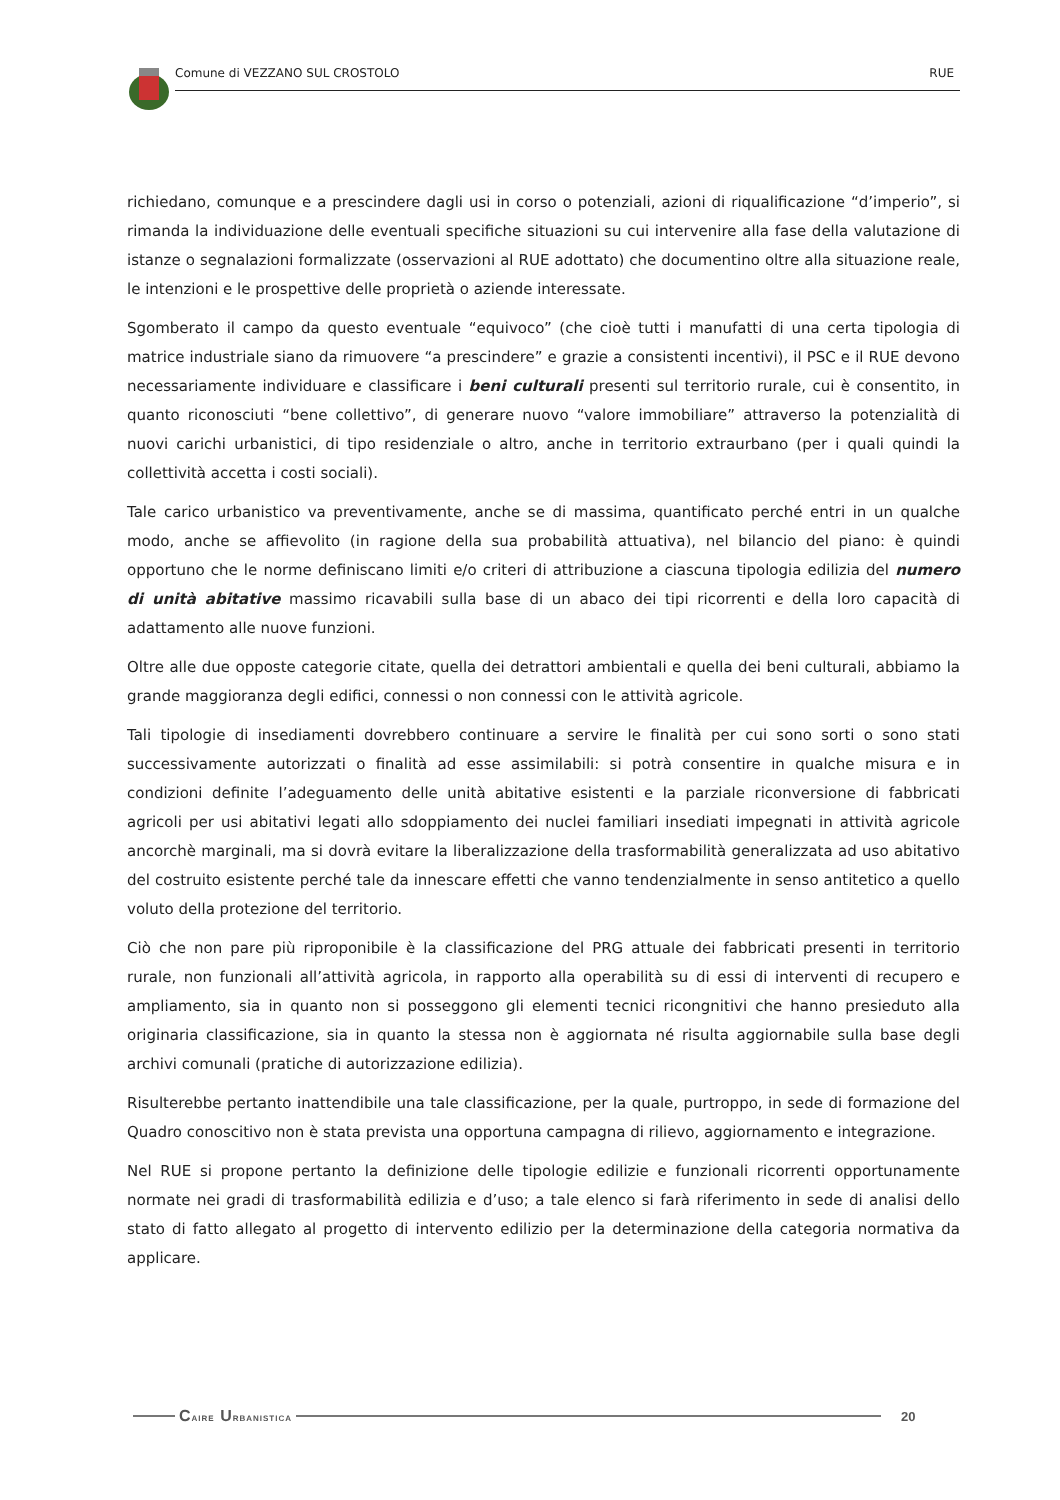Comune di VEZZANO SUL CROSTOLO RUE
richiedano, comunque e a prescindere dagli usi in corso o potenziali, azioni di riqualificazione “d’imperio”, si rimanda la individuazione delle eventuali specifiche situazioni su cui intervenire alla fase della valutazione di istanze o segnalazioni formalizzate (osservazioni al RUE adottato) che documentino oltre alla situazione reale, le intenzioni e le prospettive delle proprietà o aziende interessate.
Sgomberato il campo da questo eventuale “equivoco” (che cioè tutti i manufatti di una certa tipologia di matrice industriale siano da rimuovere “a prescindere” e grazie a consistenti incentivi), il PSC e il RUE devono necessariamente individuare e classificare i beni culturali presenti sul territorio rurale, cui è consentito, in quanto riconosciuti “bene collettivo”, di generare nuovo “valore immobiliare” attraverso la potenzialità di nuovi carichi urbanistici, di tipo residenziale o altro, anche in territorio extraurbano (per i quali quindi la collettività accetta i costi sociali).
Tale carico urbanistico va preventivamente, anche se di massima, quantificato perché entri in un qualche modo, anche se affievolito (in ragione della sua probabilità attuativa), nel bilancio del piano: è quindi opportuno che le norme definiscano limiti e/o criteri di attribuzione a ciascuna tipologia edilizia del numero di unità abitative massimo ricavabili sulla base di un abaco dei tipi ricorrenti e della loro capacità di adattamento alle nuove funzioni.
Oltre alle due opposte categorie citate, quella dei detrattori ambientali e quella dei beni culturali, abbiamo la grande maggioranza degli edifici, connessi o non connessi con le attività agricole.
Tali tipologie di insediamenti dovrebbero continuare a servire le finalità per cui sono sorti o sono stati successivamente autorizzati o finalità ad esse assimilabili: si potrà consentire in qualche misura e in condizioni definite l’adeguamento delle unità abitative esistenti e la parziale riconversione di fabbricati agricoli per usi abitativi legati allo sdoppiamento dei nuclei familiari insediati impegnati in attività agricole ancorchè marginali, ma si dovrà evitare la liberalizzazione della trasformabilità generalizzata ad uso abitativo del costruito esistente perché tale da innescare effetti che vanno tendenzialmente in senso antitetico a quello voluto della protezione del territorio.
Ciò che non pare più riproponibile è la classificazione del PRG attuale dei fabbricati presenti in territorio rurale, non funzionali all’attività agricola, in rapporto alla operabilità su di essi di interventi di recupero e ampliamento, sia in quanto non si posseggono gli elementi tecnici ricongnitivi che hanno presieduto alla originaria classificazione, sia in quanto la stessa non è aggiornata né risulta aggiornabile sulla base degli archivi comunali (pratiche di autorizzazione edilizia).
Risulterebbe pertanto inattendibile una tale classificazione, per la quale, purtroppo, in sede di formazione del Quadro conoscitivo non è stata prevista una opportuna campagna di rilievo, aggiornamento e integrazione.
Nel RUE si propone pertanto la definizione delle tipologie edilizie e funzionali ricorrenti opportunamente normate nei gradi di trasformabilità edilizia e d’uso; a tale elenco si farà riferimento in sede di analisi dello stato di fatto allegato al progetto di intervento edilizio per la determinazione della categoria normativa da applicare.
CAIRE URBANISTICA
20